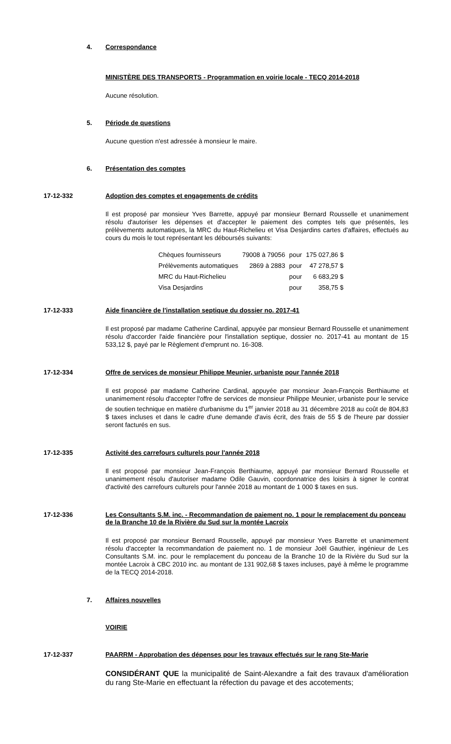4. Correspondance
MINISTÈRE DES TRANSPORTS - Programmation en voirie locale - TECQ 2014-2018
Aucune résolution.
5. Période de questions
Aucune question n'est adressée à monsieur le maire.
6. Présentation des comptes
17-12-332 Adoption des comptes et engagements de crédits
Il est proposé par monsieur Yves Barrette, appuyé par monsieur Bernard Rousselle et unanimement résolu d'autoriser les dépenses et d'accepter le paiement des comptes tels que présentés, les prélèvements automatiques, la MRC du Haut-Richelieu et Visa Desjardins cartes d'affaires, effectués au cours du mois le tout représentant les déboursés suivants:
| Chèques fournisseurs | 79008 à 79056 | pour | 175 027,86 $ |
| Prélèvements automatiques | 2869 à 2883 | pour | 47 278,57 $ |
| MRC du Haut-Richelieu | | pour | 6 683,29 $ |
| Visa Desjardins | | pour | 358,75 $ |
17-12-333 Aide financière de l'installation septique du dossier no. 2017-41
Il est proposé par madame Catherine Cardinal, appuyée par monsieur Bernard Rousselle et unanimement résolu d'accorder l'aide financière pour l'installation septique, dossier no. 2017-41 au montant de 15 533,12 $, payé par le Règlement d'emprunt no. 16-308.
17-12-334 Offre de services de monsieur Philippe Meunier, urbaniste pour l'année 2018
Il est proposé par madame Catherine Cardinal, appuyée par monsieur Jean-François Berthiaume et unanimement résolu d'accepter l'offre de services de monsieur Philippe Meunier, urbaniste pour le service de soutien technique en matière d'urbanisme du 1<sup>er</sup> janvier 2018 au 31 décembre 2018 au coût de 804,83 $ taxes incluses et dans le cadre d'une demande d'avis écrit, des frais de 55 $ de l'heure par dossier seront facturés en sus.
17-12-335 Activité des carrefours culturels pour l'année 2018
Il est proposé par monsieur Jean-François Berthiaume, appuyé par monsieur Bernard Rousselle et unanimement résolu d'autoriser madame Odile Gauvin, coordonnatrice des loisirs à signer le contrat d'activité des carrefours culturels pour l'année 2018 au montant de 1 000 $ taxes en sus.
17-12-336 Les Consultants S.M. inc. - Recommandation de paiement no. 1 pour le remplacement du ponceau de la Branche 10 de la Rivière du Sud sur la montée Lacroix
Il est proposé par monsieur Bernard Rousselle, appuyé par monsieur Yves Barrette et unanimement résolu d'accepter la recommandation de paiement no. 1 de monsieur Joël Gauthier, ingénieur de Les Consultants S.M. inc. pour le remplacement du ponceau de la Branche 10 de la Rivière du Sud sur la montée Lacroix à CBC 2010 inc. au montant de 131 902,68 $ taxes incluses, payé à même le programme de la TECQ 2014-2018.
7. Affaires nouvelles
VOIRIE
17-12-337 PAARRM - Approbation des dépenses pour les travaux effectués sur le rang Ste-Marie
CONSIDÉRANT QUE la municipalité de Saint-Alexandre a fait des travaux d'amélioration du rang Ste-Marie en effectuant la réfection du pavage et des accotements;